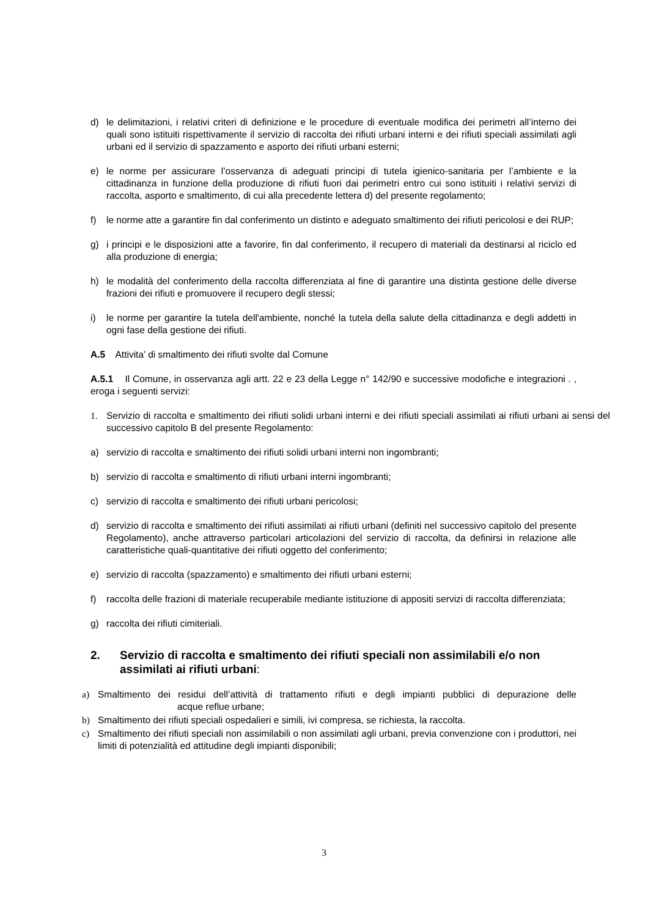d) le delimitazioni, i relativi criteri di definizione e le procedure di eventuale modifica dei perimetri all’interno dei quali sono istituiti rispettivamente il servizio di raccolta dei rifiuti urbani interni e dei rifiuti speciali assimilati agli urbani ed il servizio di spazzamento e asporto dei rifiuti urbani esterni;
e) le norme per assicurare l’osservanza di adeguati principi di tutela igienico-sanitaria per l’ambiente e la cittadinanza in funzione della produzione di rifiuti fuori dai perimetri entro cui sono istituiti i relativi servizi di raccolta, asporto e smaltimento, di cui alla precedente lettera d) del presente regolamento;
f) le norme atte a garantire fin dal conferimento un distinto e adeguato smaltimento dei rifiuti pericolosi e dei RUP;
g) i principi e le disposizioni atte a favorire, fin dal conferimento, il recupero di materiali da destinarsi al riciclo ed alla produzione di energia;
h) le modalità del conferimento della raccolta differenziata al fine di garantire una distinta gestione delle diverse frazioni dei rifiuti e promuovere il recupero degli stessi;
i) le norme per garantire la tutela dell'ambiente, nonché la tutela della salute della cittadinanza e degli addetti in ogni fase della gestione dei rifiuti.
A.5 Attivita’ di smaltimento dei rifiuti svolte dal Comune
A.5.1 Il Comune, in osservanza agli artt. 22 e 23 della Legge n° 142/90 e successive modofiche e integrazioni . , eroga i seguenti servizi:
1. Servizio di raccolta e smaltimento dei rifiuti solidi urbani interni e dei rifiuti speciali assimilati ai rifiuti urbani ai sensi del successivo capitolo B del presente Regolamento:
a) servizio di raccolta e smaltimento dei rifiuti solidi urbani interni non ingombranti;
b) servizio di raccolta e smaltimento di rifiuti urbani interni ingombranti;
c) servizio di raccolta e smaltimento dei rifiuti urbani pericolosi;
d) servizio di raccolta e smaltimento dei rifiuti assimilati ai rifiuti urbani (definiti nel successivo capitolo del presente Regolamento), anche attraverso particolari articolazioni del servizio di raccolta, da definirsi in relazione alle caratteristiche quali-quantitative dei rifiuti oggetto del conferimento;
e) servizio di raccolta (spazzamento) e smaltimento dei rifiuti urbani esterni;
f) raccolta delle frazioni di materiale recuperabile mediante istituzione di appositi servizi di raccolta differenziata;
g) raccolta dei rifiuti cimiteriali.
2. Servizio di raccolta e smaltimento dei rifiuti speciali non assimilabili e/o non assimilati ai rifiuti urbani:
a) Smaltimento dei residui dell’attività di trattamento rifiuti e degli impianti pubblici di depurazione delle acque reflue urbane;
b) Smaltimento dei rifiuti speciali ospedalieri e simili, ivi compresa, se richiesta, la raccolta.
c) Smaltimento dei rifiuti speciali non assimilabili o non assimilati agli urbani, previa convenzione con i produttori, nei limiti di potenzialità ed attitudine degli impianti disponibili;
3